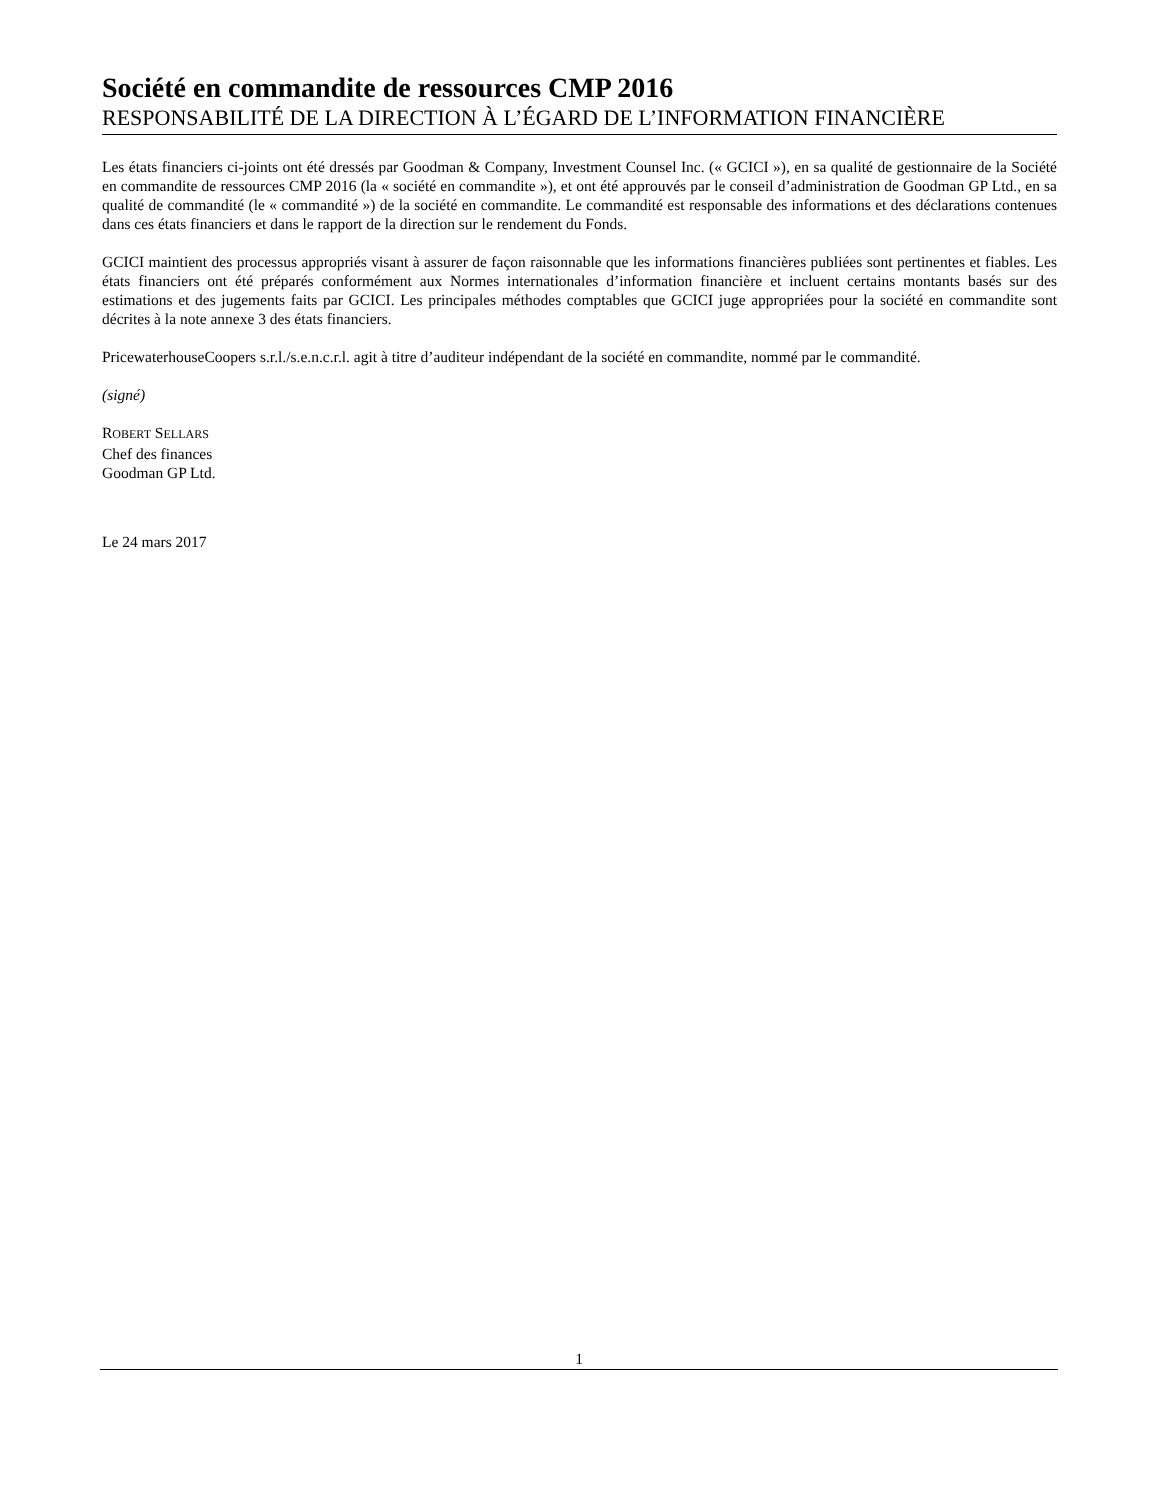Société en commandite de ressources CMP 2016
RESPONSABILITÉ DE LA DIRECTION À L’ÉGARD DE L’INFORMATION FINANCIÈRE
Les états financiers ci-joints ont été dressés par Goodman & Company, Investment Counsel Inc. (« GCICI »), en sa qualité de gestionnaire de la Société en commandite de ressources CMP 2016 (la « société en commandite »), et ont été approuvés par le conseil d’administration de Goodman GP Ltd., en sa qualité de commandité (le « commandité ») de la société en commandite. Le commandité est responsable des informations et des déclarations contenues dans ces états financiers et dans le rapport de la direction sur le rendement du Fonds.
GCICI maintient des processus appropriés visant à assurer de façon raisonnable que les informations financières publiées sont pertinentes et fiables. Les états financiers ont été préparés conformément aux Normes internationales d’information financière et incluent certains montants basés sur des estimations et des jugements faits par GCICI. Les principales méthodes comptables que GCICI juge appropriées pour la société en commandite sont décrites à la note annexe 3 des états financiers.
PricewaterhouseCoopers s.r.l./s.e.n.c.r.l. agit à titre d’auditeur indépendant de la société en commandite, nommé par le commandité.
(signé)
ROBERT SELLARS
Chef des finances
Goodman GP Ltd.
Le 24 mars 2017
1